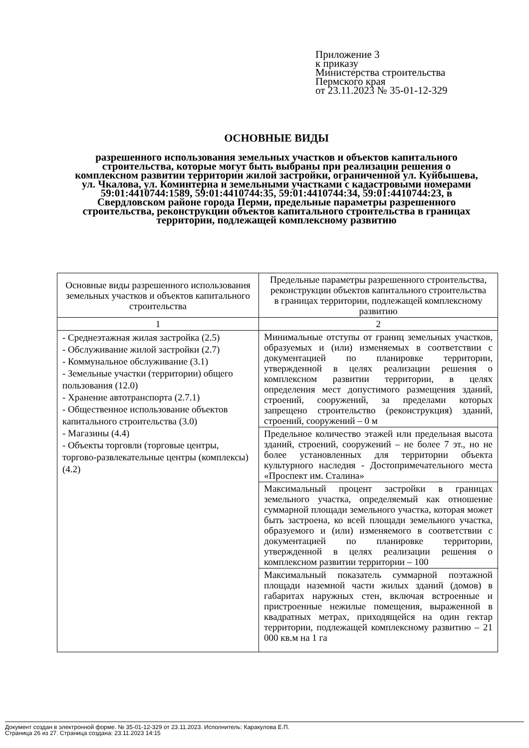Приложение 3
к приказу
Министерства строительства
Пермского края
от 23.11.2023 № 35-01-12-329
ОСНОВНЫЕ ВИДЫ
разрешенного использования земельных участков и объектов капитального строительства, которые могут быть выбраны при реализации решения о комплексном развитии территории жилой застройки, ограниченной ул. Куйбышева, ул. Чкалова, ул. Коминтерна и земельными участками с кадастровыми номерами 59:01:4410744:1589, 59:01:4410744:35, 59:01:4410744:34, 59:01:4410744:23, в Свердловском районе города Перми, предельные параметры разрешенного строительства, реконструкции объектов капитального строительства в границах территории, подлежащей комплексному развитию
| Основные виды разрешенного использования земельных участков и объектов капитального строительства | Предельные параметры разрешенного строительства, реконструкции объектов капитального строительства в границах территории, подлежащей комплексному развитию |
| 1 | 2 |
| - Среднеэтажная жилая застройка (2.5) - Обслуживание жилой застройки (2.7) - Коммунальное обслуживание (3.1) - Земельные участки (территории) общего пользования (12.0) - Хранение автотранспорта (2.7.1) - Общественное использование объектов капитального строительства (3.0) - Магазины (4.4) - Объекты торговли (торговые центры, торгово-развлекательные центры (комплексы) (4.2) | Минимальные отступы от границ земельных участков, образуемых и (или) изменяемых в соответствии с документацией по планировке территории, утвержденной в целях реализации решения о комплексном развитии территории, в целях определения мест допустимого размещения зданий, строений, сооружений, за пределами которых запрещено строительство (реконструкция) зданий, строений, сооружений – 0 м |
| | Предельное количество этажей или предельная высота зданий, строений, сооружений – не более 7 эт., но не более установленных для территории объекта культурного наследия - Достопримечательного места «Проспект им. Сталина» |
| | Максимальный процент застройки в границах земельного участка, определяемый как отношение суммарной площади земельного участка, которая может быть застроена, ко всей площади земельного участка, образуемого и (или) изменяемого в соответствии с документацией по планировке территории, утвержденной в целях реализации решения о комплексном развитии территории – 100 |
| | Максимальный показатель суммарной поэтажной площади наземной части жилых зданий (домов) в габаритах наружных стен, включая встроенные и пристроенные нежилые помещения, выраженной в квадратных метрах, приходящейся на один гектар территории, подлежащей комплексному развитию – 21 000 кв.м на 1 га |
Документ создан в электронной форме. № 35-01-12-329 от 23.11.2023. Исполнитель: Каракулова Е.П.
Страница 26 из 27. Страница создана: 23.11.2023 14:15